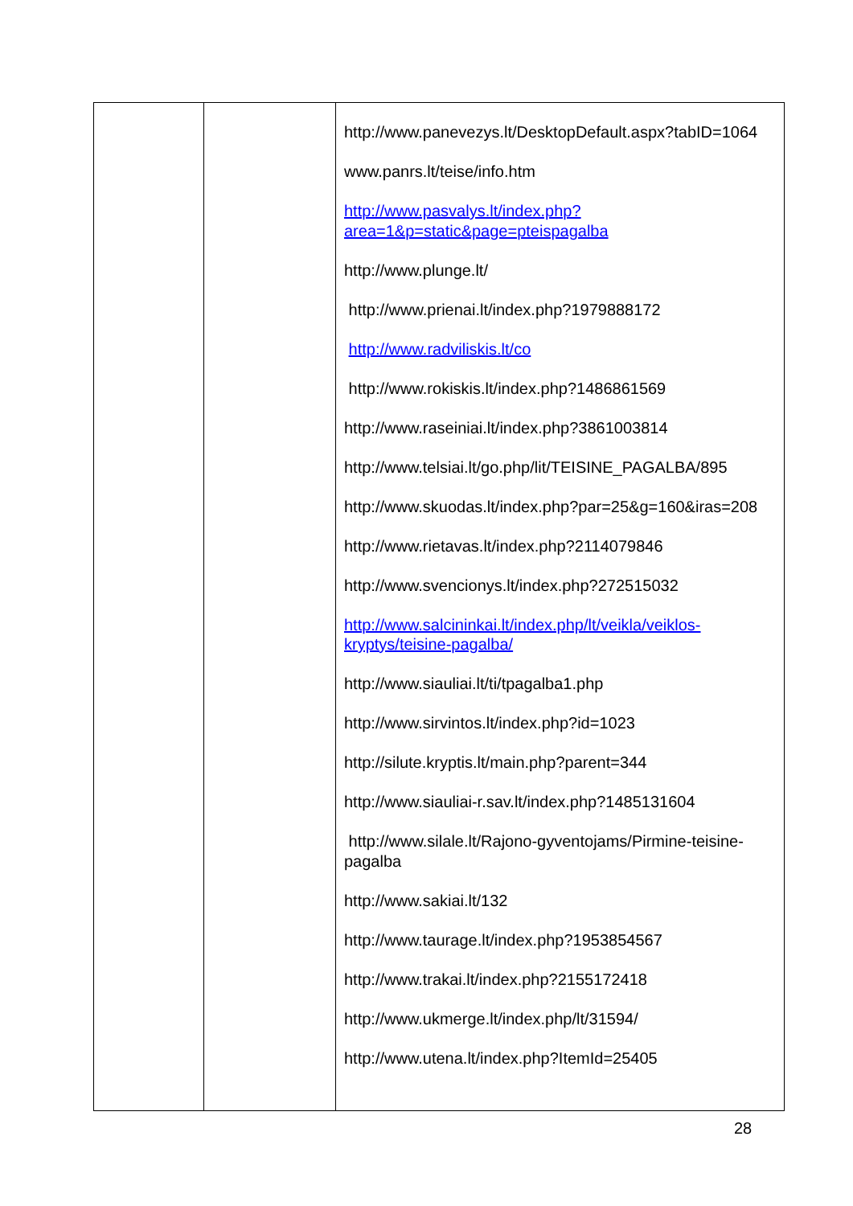| | | http://www.panevezys.lt/DesktopDefault.aspx?tabID=1064 www.panrs.lt/teise/info.htm http://www.pasvalys.lt/index.php?area=1&p=static&page=pteispagalba http://www.plunge.lt/ http://www.prienai.lt/index.php?1979888172 http://www.radviliskis.lt/co http://www.rokiskis.lt/index.php?1486861569 http://www.raseiniai.lt/index.php?3861003814 http://www.telsiai.lt/go.php/lit/TEISINE_PAGALBA/895 http://www.skuodas.lt/index.php?par=25&g=160&iras=208 http://www.rietavas.lt/index.php?2114079846 http://www.svencionys.lt/index.php?272515032 http://www.salcininkai.lt/index.php/lt/veikla/veiklos-kryptys/teisine-pagalba/ http://www.siauliai.lt/ti/tpagalba1.php http://www.sirvintos.lt/index.php?id=1023 http://silute.kryptis.lt/main.php?parent=344 http://www.siauliai-r.sav.lt/index.php?1485131604 http://www.silale.lt/Rajono-gyventojams/Pirmine-teisine-pagalba http://www.sakiai.lt/132 http://www.taurage.lt/index.php?1953854567 http://www.trakai.lt/index.php?2155172418 http://www.ukmerge.lt/index.php/lt/31594/ http://www.utena.lt/index.php?ItemId=25405 |
28